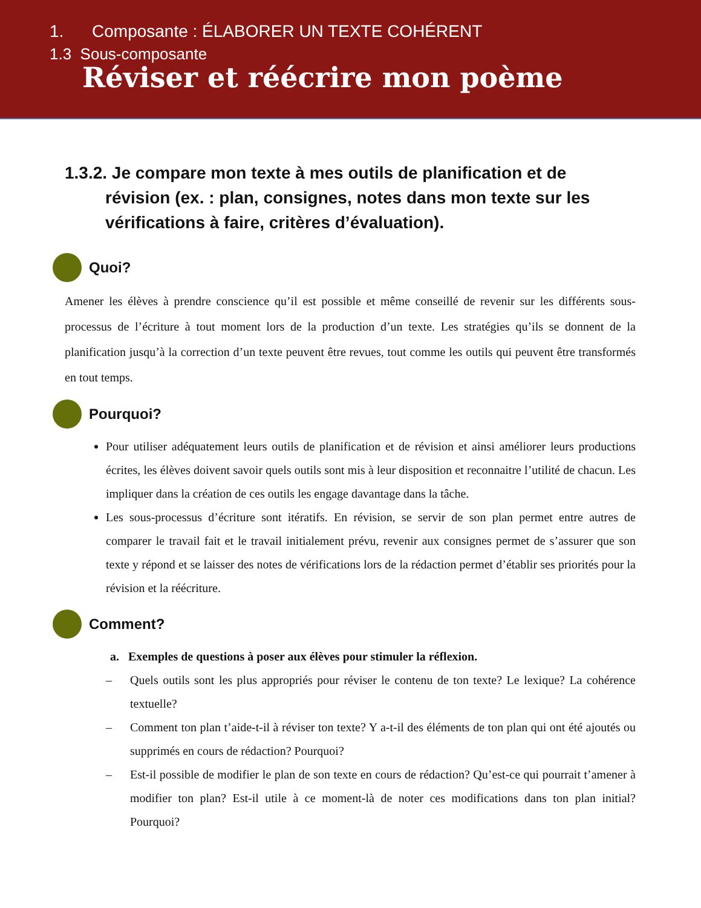1. Composante : ÉLABORER UN TEXTE COHÉRENT
1.3 Sous-composante
Réviser et réécrire mon poème
1.3.2. Je compare mon texte à mes outils de planification et de révision (ex. : plan, consignes, notes dans mon texte sur les vérifications à faire, critères d’évaluation).
Quoi?
Amener les élèves à prendre conscience qu’il est possible et même conseillé de revenir sur les différents sous-processus de l’écriture à tout moment lors de la production d’un texte. Les stratégies qu’ils se donnent de la planification jusqu’à la correction d’un texte peuvent être revues, tout comme les outils qui peuvent être transformés en tout temps.
Pourquoi?
Pour utiliser adéquatement leurs outils de planification et de révision et ainsi améliorer leurs productions écrites, les élèves doivent savoir quels outils sont mis à leur disposition et reconnaitre l’utilité de chacun. Les impliquer dans la création de ces outils les engage davantage dans la tâche.
Les sous-processus d’écriture sont itératifs. En révision, se servir de son plan permet entre autres de comparer le travail fait et le travail initialement prévu, revenir aux consignes permet de s’assurer que son texte y répond et se laisser des notes de vérifications lors de la rédaction permet d’établir ses priorités pour la révision et la réécriture.
Comment?
a. Exemples de questions à poser aux élèves pour stimuler la réflexion.
– Quels outils sont les plus appropriés pour réviser le contenu de ton texte? Le lexique? La cohérence textuelle?
– Comment ton plan t’aide-t-il à réviser ton texte? Y a-t-il des éléments de ton plan qui ont été ajoutés ou supprimés en cours de rédaction? Pourquoi?
– Est-il possible de modifier le plan de son texte en cours de rédaction? Qu’est-ce qui pourrait t’amener à modifier ton plan? Est-il utile à ce moment-là de noter ces modifications dans ton plan initial? Pourquoi?